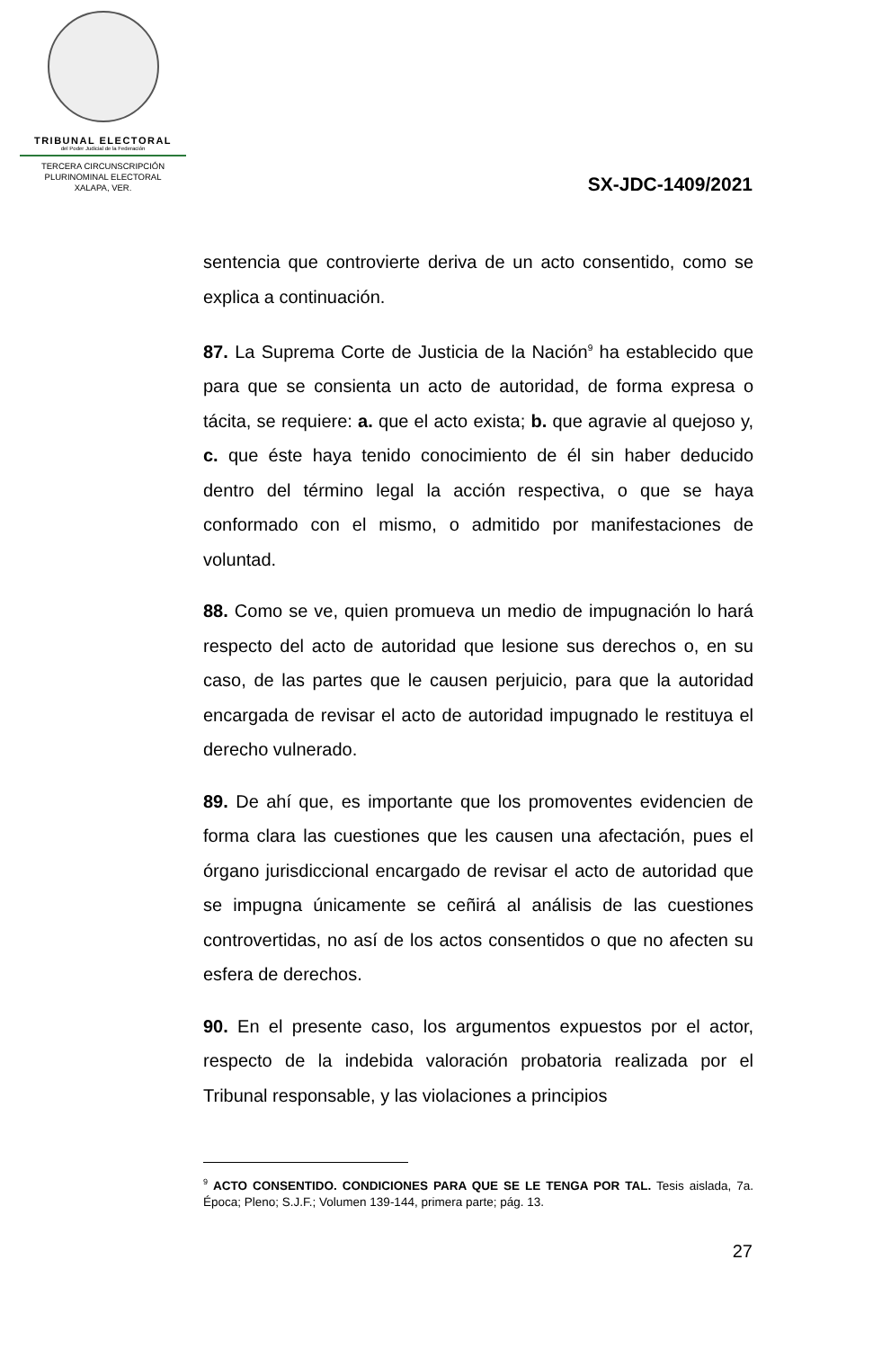TRIBUNAL ELECTORAL
del Poder Judicial de la Federación
TERCERA CIRCUNSCRIPCIÓN
PLURINOMINAL ELECTORAL
XALAPA, VER.
SX-JDC-1409/2021
sentencia que controvierte deriva de un acto consentido, como se explica a continuación.
87. La Suprema Corte de Justicia de la Nación<sup>9</sup> ha establecido que para que se consienta un acto de autoridad, de forma expresa o tácita, se requiere: a. que el acto exista; b. que agravie al quejoso y, c. que éste haya tenido conocimiento de él sin haber deducido dentro del término legal la acción respectiva, o que se haya conformado con el mismo, o admitido por manifestaciones de voluntad.
88. Como se ve, quien promueva un medio de impugnación lo hará respecto del acto de autoridad que lesione sus derechos o, en su caso, de las partes que le causen perjuicio, para que la autoridad encargada de revisar el acto de autoridad impugnado le restituya el derecho vulnerado.
89. De ahí que, es importante que los promoventes evidencien de forma clara las cuestiones que les causen una afectación, pues el órgano jurisdiccional encargado de revisar el acto de autoridad que se impugna únicamente se ceñirá al análisis de las cuestiones controvertidas, no así de los actos consentidos o que no afecten su esfera de derechos.
90. En el presente caso, los argumentos expuestos por el actor, respecto de la indebida valoración probatoria realizada por el Tribunal responsable, y las violaciones a principios
<sup>9</sup> ACTO CONSENTIDO. CONDICIONES PARA QUE SE LE TENGA POR TAL. Tesis aislada, 7a. Época; Pleno; S.J.F.; Volumen 139-144, primera parte; pág. 13.
27